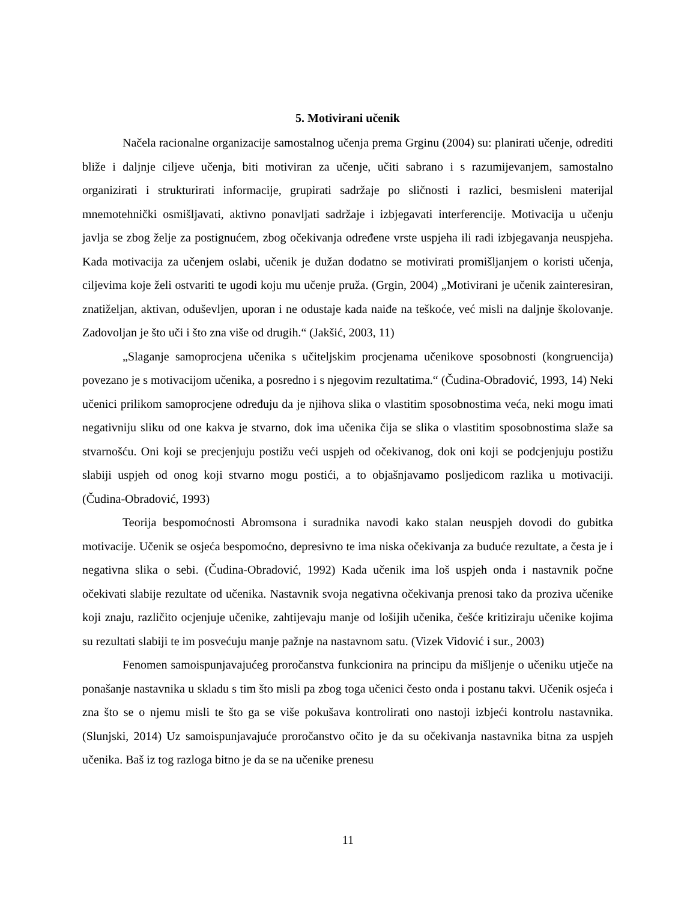5. Motivirani učenik
Načela racionalne organizacije samostalnog učenja prema Grginu (2004) su: planirati učenje, odrediti bliže i daljnje ciljeve učenja, biti motiviran za učenje, učiti sabrano i s razumijevanjem, samostalno organizirati i strukturirati informacije, grupirati sadržaje po sličnosti i razlici, besmisleni materijal mnemotehnički osmišljavati, aktivno ponavljati sadržaje i izbjegavati interferencije. Motivacija u učenju javlja se zbog želje za postignućem, zbog očekivanja određene vrste uspjeha ili radi izbjegavanja neuspjeha. Kada motivacija za učenjem oslabi, učenik je dužan dodatno se motivirati promišljanjem o koristi učenja, ciljevima koje želi ostvariti te ugodi koju mu učenje pruža. (Grgin, 2004) „Motivirani je učenik zainteresiran, znatiželjan, aktivan, oduševljen, uporan i ne odustaje kada naiđe na teškoće, već misli na daljnje školovanje. Zadovoljan je što uči i što zna više od drugih.“ (Jakšić, 2003, 11)
„Slaganje samoprocjena učenika s učiteljskim procjenama učenikove sposobnosti (kongruencija) povezano je s motivacijom učenika, a posredno i s njegovim rezultatima.“ (Čudina-Obradović, 1993, 14) Neki učenici prilikom samoprocjene određuju da je njihova slika o vlastitim sposobnostima veća, neki mogu imati negativniju sliku od one kakva je stvarno, dok ima učenika čija se slika o vlastitim sposobnostima slaže sa stvarnošću. Oni koji se precjenjuju postižu veći uspjeh od očekivanog, dok oni koji se podcjenjuju postižu slabiji uspjeh od onog koji stvarno mogu postići, a to objašnjavamo posljedicom razlika u motivaciji. (Čudina-Obradović, 1993)
Teorija bespomoćnosti Abromsona i suradnika navodi kako stalan neuspjeh dovodi do gubitka motivacije. Učenik se osjeća bespomoćno, depresivno te ima niska očekivanja za buduće rezultate, a česta je i negativna slika o sebi. (Čudina-Obradović, 1992) Kada učenik ima loš uspjeh onda i nastavnik počne očekivati slabije rezultate od učenika. Nastavnik svoja negativna očekivanja prenosi tako da proziva učenike koji znaju, različito ocjenjuje učenike, zahtijevaju manje od lošijih učenika, češće kritiziraju učenike kojima su rezultati slabiji te im posvećuju manje pažnje na nastavnom satu. (Vizek Vidović i sur., 2003)
Fenomen samoispunjavajućeg proročanstva funkcionira na principu da mišljenje o učeniku utječe na ponašanje nastavnika u skladu s tim što misli pa zbog toga učenici često onda i postanu takvi. Učenik osjeća i zna što se o njemu misli te što ga se više pokušava kontrolirati ono nastoji izbjeći kontrolu nastavnika. (Slunjski, 2014) Uz samoispunjavajuće proročanstvo očito je da su očekivanja nastavnika bitna za uspjeh učenika. Baš iz tog razloga bitno je da se na učenike prenesu
11